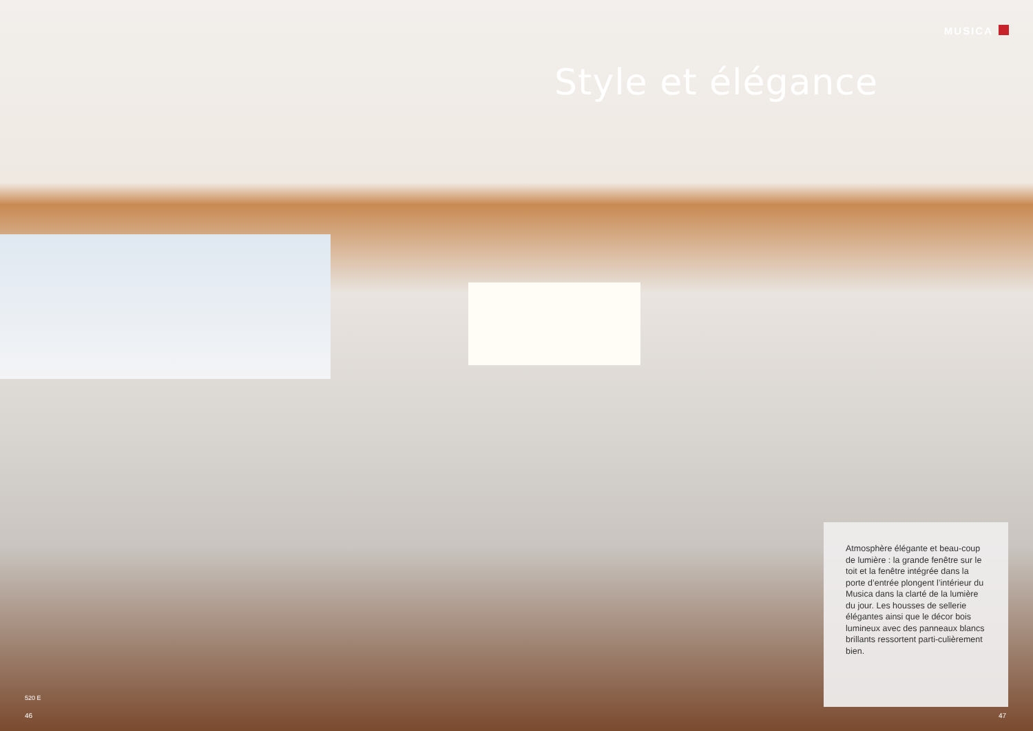MUSICA
Style et élégance
Atmosphère élégante et beau-coup de lumière : la grande fenêtre sur le toit et la fenêtre intégrée dans la porte d’entrée plongent l’intérieur du Musica dans la clarté de la lumière du jour. Les housses de sellerie élégantes ainsi que le décor bois lumineux avec des panneaux blancs brillants ressortent parti-culièrement bien.
520 E
46 47